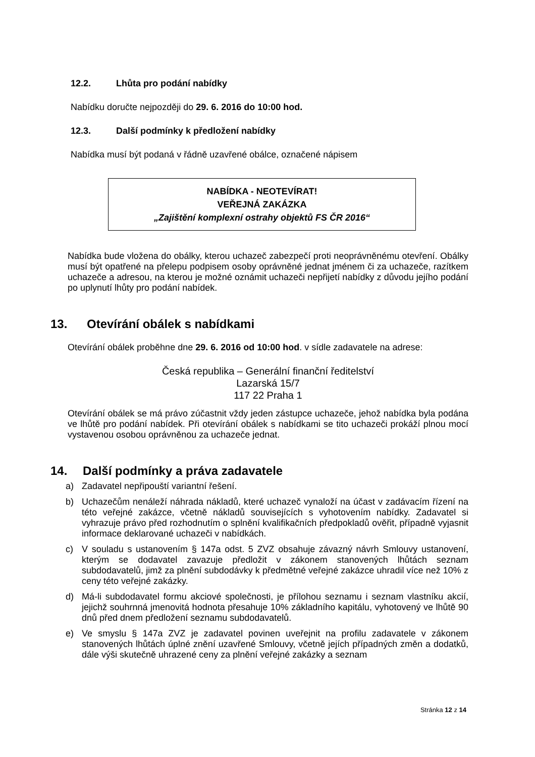12.2. Lhůta pro podání nabídky
Nabídku doručte nejpozději do 29. 6. 2016 do 10:00 hod.
12.3. Další podmínky k předložení nabídky
Nabídka musí být podaná v řádně uzavřené obálce, označené nápisem
NABÍDKA - NEOTEVÍRAT!
VEŘEJNÁ ZAKÁZKA
„Zajištění komplexní ostrahy objektů FS ČR 2016“
Nabídka bude vložena do obálky, kterou uchazeč zabezpečí proti neoprávněnému otevření. Obálky musí být opatřené na přelepu podpisem osoby oprávněné jednat jménem či za uchazeče, razítkem uchazeče a adresou, na kterou je možné oznámit uchazeči nepřijetí nabídky z důvodu jejího podání po uplynutí lhůty pro podání nabídek.
13. Otevírání obálek s nabídkami
Otevírání obálek proběhne dne 29. 6. 2016 od 10:00 hod. v sídle zadavatele na adrese:
Česká republika – Generální finanční ředitelství
Lazarská 15/7
117 22 Praha 1
Otevírání obálek se má právo zúčastnit vždy jeden zástupce uchazeče, jehož nabídka byla podána ve lhůtě pro podání nabídek. Při otevírání obálek s nabídkami se tito uchazeči prokáží plnou mocí vystavenou osobou oprávněnou za uchazeče jednat.
14. Další podmínky a práva zadavatele
a) Zadavatel nepřipouští variantní řešení.
b) Uchazečům nenáleží náhrada nákladů, které uchazeč vynaloží na účast v zadávacím řízení na této veřejné zakázce, včetně nákladů souvisejících s vyhotovením nabídky. Zadavatel si vyhrazuje právo před rozhodnutím o splnění kvalifikačních předpokladů ověřit, případně vyjasnit informace deklarované uchazeči v nabídkách.
c) V souladu s ustanovením § 147a odst. 5 ZVZ obsahuje závazný návrh Smlouvy ustanovení, kterým se dodavatel zavazuje předložit v zákonem stanovených lhůtách seznam subdodavatelů, jimž za plnění subdodávky k předmětné veřejné zakázce uhradil více než 10% z ceny této veřejné zakázky.
d) Má-li subdodavatel formu akciové společnosti, je přílohou seznamu i seznam vlastníku akcií, jejichž souhrnná jmenovitá hodnota přesahuje 10% základního kapitálu, vyhotovený ve lhůtě 90 dnů před dnem předložení seznamu subdodavatelů.
e) Ve smyslu § 147a ZVZ je zadavatel povinen uveřejnit na profilu zadavatele v zákonem stanovených lhůtách úplné znění uzavřené Smlouvy, včetně jejích případných změn a dodatků, dále výši skutečně uhrazené ceny za plnění veřejné zakázky a seznam
Stránka 12 z 14